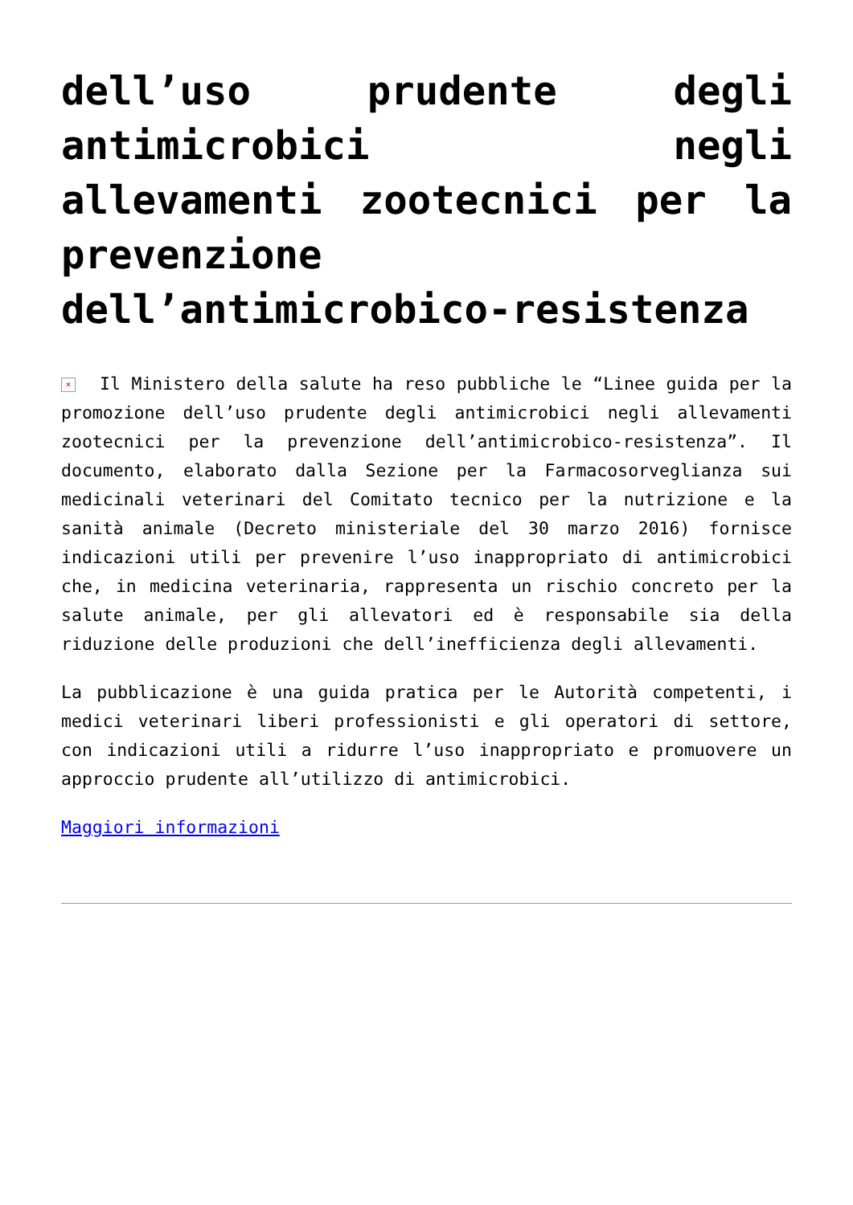dell’uso prudente degli antimicrobici negli allevamenti zootecnici per la prevenzione dell’antimicrobico-resistenza
× Il Ministero della salute ha reso pubbliche le “Linee guida per la promozione dell’uso prudente degli antimicrobici negli allevamenti zootecnici per la prevenzione dell’antimicrobico-resistenza”. Il documento, elaborato dalla Sezione per la Farmacosorveglianza sui medicinali veterinari del Comitato tecnico per la nutrizione e la sanità animale (Decreto ministeriale del 30 marzo 2016) fornisce indicazioni utili per prevenire l’uso inappropriato di antimicrobici che, in medicina veterinaria, rappresenta un rischio concreto per la salute animale, per gli allevatori ed è responsabile sia della riduzione delle produzioni che dell’inefficienza degli allevamenti.
La pubblicazione è una guida pratica per le Autorità competenti, i medici veterinari liberi professionisti e gli operatori di settore, con indicazioni utili a ridurre l’uso inappropriato e promuovere un approccio prudente all’utilizzo di antimicrobici.
Maggiori informazioni